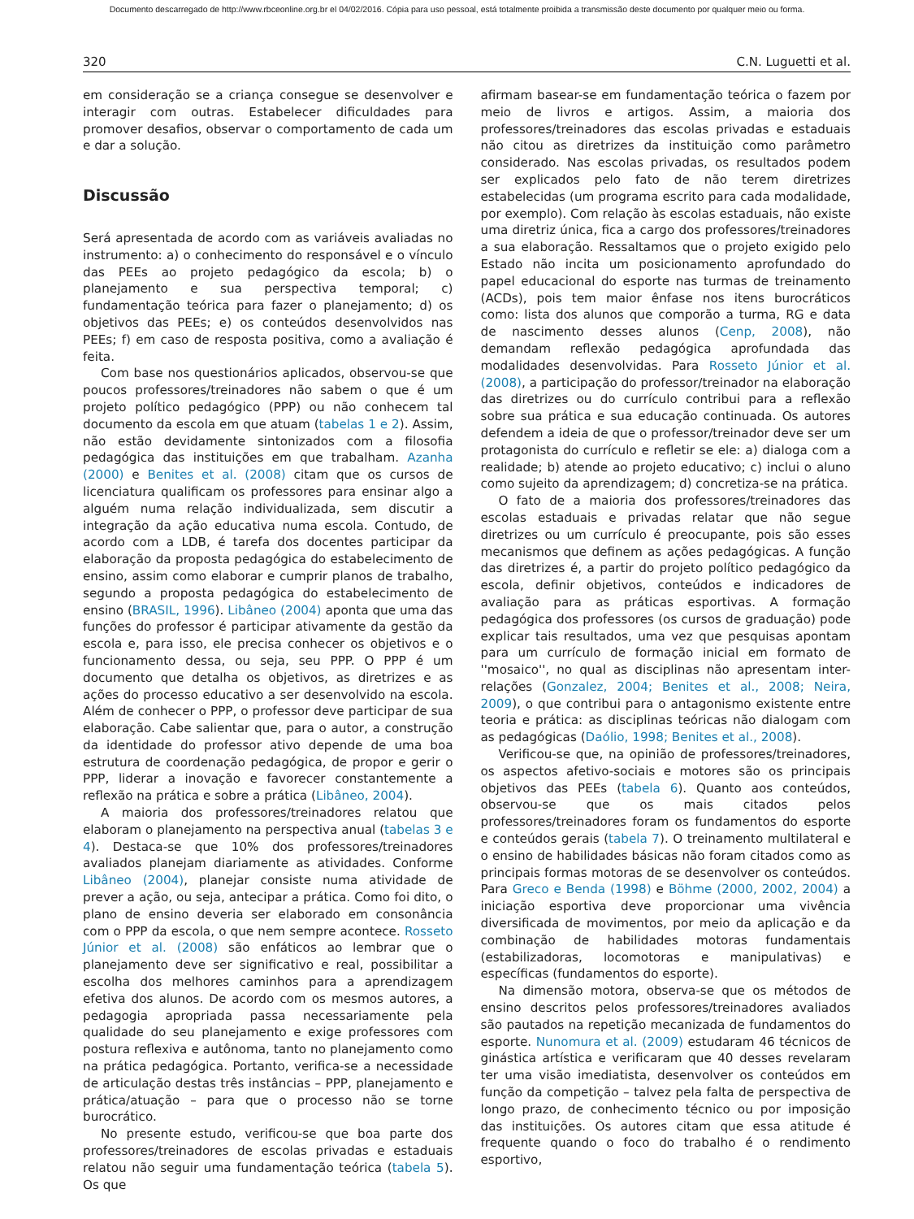Documento descarregado de http://www.rbceonline.org.br el 04/02/2016. Cópia para uso pessoal, está totalmente proibida a transmissão deste documento por qualquer meio ou forma.
320 C.N. Luguetti et al.
em consideração se a criança consegue se desenvolver e interagir com outras. Estabelecer dificuldades para promover desafios, observar o comportamento de cada um e dar a solução.
Discussão
Será apresentada de acordo com as variáveis avaliadas no instrumento: a) o conhecimento do responsável e o vínculo das PEEs ao projeto pedagógico da escola; b) o planejamento e sua perspectiva temporal; c) fundamentação teórica para fazer o planejamento; d) os objetivos das PEEs; e) os conteúdos desenvolvidos nas PEEs; f) em caso de resposta positiva, como a avaliação é feita.
Com base nos questionários aplicados, observou-se que poucos professores/treinadores não sabem o que é um projeto político pedagógico (PPP) ou não conhecem tal documento da escola em que atuam (tabelas 1 e 2). Assim, não estão devidamente sintonizados com a filosofia pedagógica das instituições em que trabalham. Azanha (2000) e Benites et al. (2008) citam que os cursos de licenciatura qualificam os professores para ensinar algo a alguém numa relação individualizada, sem discutir a integração da ação educativa numa escola. Contudo, de acordo com a LDB, é tarefa dos docentes participar da elaboração da proposta pedagógica do estabelecimento de ensino, assim como elaborar e cumprir planos de trabalho, segundo a proposta pedagógica do estabelecimento de ensino (BRASIL, 1996). Libâneo (2004) aponta que uma das funções do professor é participar ativamente da gestão da escola e, para isso, ele precisa conhecer os objetivos e o funcionamento dessa, ou seja, seu PPP. O PPP é um documento que detalha os objetivos, as diretrizes e as ações do processo educativo a ser desenvolvido na escola. Além de conhecer o PPP, o professor deve participar de sua elaboração. Cabe salientar que, para o autor, a construção da identidade do professor ativo depende de uma boa estrutura de coordenação pedagógica, de propor e gerir o PPP, liderar a inovação e favorecer constantemente a reflexão na prática e sobre a prática (Libâneo, 2004).
A maioria dos professores/treinadores relatou que elaboram o planejamento na perspectiva anual (tabelas 3 e 4). Destaca-se que 10% dos professores/treinadores avaliados planejam diariamente as atividades. Conforme Libâneo (2004), planejar consiste numa atividade de prever a ação, ou seja, antecipar a prática. Como foi dito, o plano de ensino deveria ser elaborado em consonância com o PPP da escola, o que nem sempre acontece. Rosseto Júnior et al. (2008) são enfáticos ao lembrar que o planejamento deve ser significativo e real, possibilitar a escolha dos melhores caminhos para a aprendizagem efetiva dos alunos. De acordo com os mesmos autores, a pedagogia apropriada passa necessariamente pela qualidade do seu planejamento e exige professores com postura reflexiva e autônoma, tanto no planejamento como na prática pedagógica. Portanto, verifica-se a necessidade de articulação destas três instâncias – PPP, planejamento e prática/atuação – para que o processo não se torne burocrático.
No presente estudo, verificou-se que boa parte dos professores/treinadores de escolas privadas e estaduais relatou não seguir uma fundamentação teórica (tabela 5). Os que
afirmam basear-se em fundamentação teórica o fazem por meio de livros e artigos. Assim, a maioria dos professores/treinadores das escolas privadas e estaduais não citou as diretrizes da instituição como parâmetro considerado. Nas escolas privadas, os resultados podem ser explicados pelo fato de não terem diretrizes estabelecidas (um programa escrito para cada modalidade, por exemplo). Com relação às escolas estaduais, não existe uma diretriz única, fica a cargo dos professores/treinadores a sua elaboração. Ressaltamos que o projeto exigido pelo Estado não incita um posicionamento aprofundado do papel educacional do esporte nas turmas de treinamento (ACDs), pois tem maior ênfase nos itens burocráticos como: lista dos alunos que comporão a turma, RG e data de nascimento desses alunos (Cenp, 2008), não demandam reflexão pedagógica aprofundada das modalidades desenvolvidas. Para Rosseto Júnior et al. (2008), a participação do professor/treinador na elaboração das diretrizes ou do currículo contribui para a reflexão sobre sua prática e sua educação continuada. Os autores defendem a ideia de que o professor/treinador deve ser um protagonista do currículo e refletir se ele: a) dialoga com a realidade; b) atende ao projeto educativo; c) inclui o aluno como sujeito da aprendizagem; d) concretiza-se na prática.
O fato de a maioria dos professores/treinadores das escolas estaduais e privadas relatar que não segue diretrizes ou um currículo é preocupante, pois são esses mecanismos que definem as ações pedagógicas. A função das diretrizes é, a partir do projeto político pedagógico da escola, definir objetivos, conteúdos e indicadores de avaliação para as práticas esportivas. A formação pedagógica dos professores (os cursos de graduação) pode explicar tais resultados, uma vez que pesquisas apontam para um currículo de formação inicial em formato de ''mosaico'', no qual as disciplinas não apresentam inter-relações (Gonzalez, 2004; Benites et al., 2008; Neira, 2009), o que contribui para o antagonismo existente entre teoria e prática: as disciplinas teóricas não dialogam com as pedagógicas (Daólio, 1998; Benites et al., 2008).
Verificou-se que, na opinião de professores/treinadores, os aspectos afetivo-sociais e motores são os principais objetivos das PEEs (tabela 6). Quanto aos conteúdos, observou-se que os mais citados pelos professores/treinadores foram os fundamentos do esporte e conteúdos gerais (tabela 7). O treinamento multilateral e o ensino de habilidades básicas não foram citados como as principais formas motoras de se desenvolver os conteúdos. Para Greco e Benda (1998) e Böhme (2000, 2002, 2004) a iniciação esportiva deve proporcionar uma vivência diversificada de movimentos, por meio da aplicação e da combinação de habilidades motoras fundamentais (estabilizadoras, locomotoras e manipulativas) e específicas (fundamentos do esporte).
Na dimensão motora, observa-se que os métodos de ensino descritos pelos professores/treinadores avaliados são pautados na repetição mecanizada de fundamentos do esporte. Nunomura et al. (2009) estudaram 46 técnicos de ginástica artística e verificaram que 40 desses revelaram ter uma visão imediatista, desenvolver os conteúdos em função da competição – talvez pela falta de perspectiva de longo prazo, de conhecimento técnico ou por imposição das instituições. Os autores citam que essa atitude é frequente quando o foco do trabalho é o rendimento esportivo,